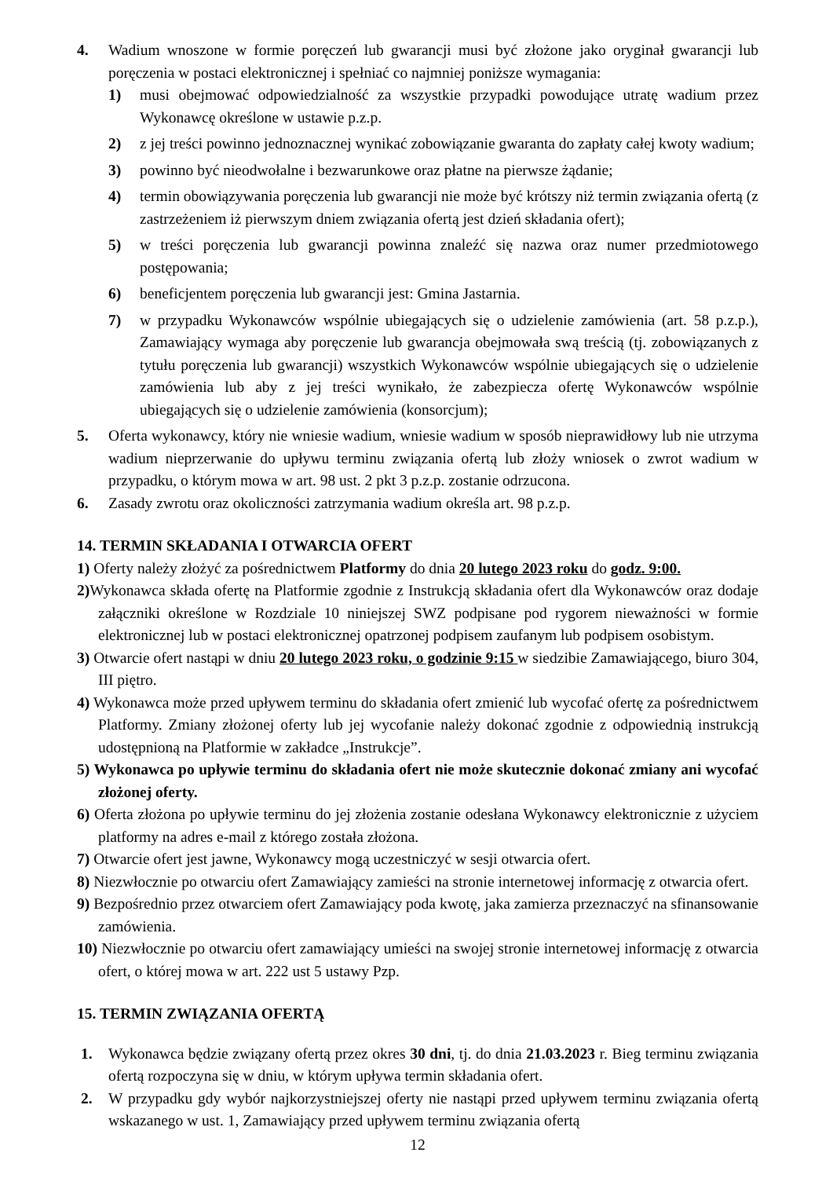4. Wadium wnoszone w formie poręczeń lub gwarancji musi być złożone jako oryginał gwarancji lub poręczenia w postaci elektronicznej i spełniać co najmniej poniższe wymagania:
1) musi obejmować odpowiedzialność za wszystkie przypadki powodujące utratę wadium przez Wykonawcę określone w ustawie p.z.p.
2) z jej treści powinno jednoznacznej wynikać zobowiązanie gwaranta do zapłaty całej kwoty wadium;
3) powinno być nieodwołalne i bezwarunkowe oraz płatne na pierwsze żądanie;
4) termin obowiązywania poręczenia lub gwarancji nie może być krótszy niż termin związania ofertą (z zastrzeżeniem iż pierwszym dniem związania ofertą jest dzień składania ofert);
5) w treści poręczenia lub gwarancji powinna znaleźć się nazwa oraz numer przedmiotowego postępowania;
6) beneficjentem poręczenia lub gwarancji jest: Gmina Jastarnia.
7) w przypadku Wykonawców wspólnie ubiegających się o udzielenie zamówienia (art. 58 p.z.p.), Zamawiający wymaga aby poręczenie lub gwarancja obejmowała swą treścią (tj. zobowiązanych z tytułu poręczenia lub gwarancji) wszystkich Wykonawców wspólnie ubiegających się o udzielenie zamówienia lub aby z jej treści wynikało, że zabezpiecza ofertę Wykonawców wspólnie ubiegających się o udzielenie zamówienia (konsorcjum);
5. Oferta wykonawcy, który nie wniesie wadium, wniesie wadium w sposób nieprawidłowy lub nie utrzyma wadium nieprzerwanie do upływu terminu związania ofertą lub złoży wniosek o zwrot wadium w przypadku, o którym mowa w art. 98 ust. 2 pkt 3 p.z.p. zostanie odrzucona.
6. Zasady zwrotu oraz okoliczności zatrzymania wadium określa art. 98 p.z.p.
14. TERMIN SKŁADANIA I OTWARCIA OFERT
1) Oferty należy złożyć za pośrednictwem Platformy do dnia 20 lutego 2023 roku do godz. 9:00.
2) Wykonawca składa ofertę na Platformie zgodnie z Instrukcją składania ofert dla Wykonawców oraz dodaje załączniki określone w Rozdziale 10 niniejszej SWZ podpisane pod rygorem nieważności w formie elektronicznej lub w postaci elektronicznej opatrzonej podpisem zaufanym lub podpisem osobistym.
3) Otwarcie ofert nastąpi w dniu 20 lutego 2023 roku, o godzinie 9:15 w siedzibie Zamawiającego, biuro 304, III piętro.
4) Wykonawca może przed upływem terminu do składania ofert zmienić lub wycofać ofertę za pośrednictwem Platformy. Zmiany złożonej oferty lub jej wycofanie należy dokonać zgodnie z odpowiednią instrukcją udostępnioną na Platformie w zakładce „Instrukcje”.
5) Wykonawca po upływie terminu do składania ofert nie może skutecznie dokonać zmiany ani wycofać złożonej oferty.
6) Oferta złożona po upływie terminu do jej złożenia zostanie odesłana Wykonawcy elektronicznie z użyciem platformy na adres e-mail z którego została złożona.
7) Otwarcie ofert jest jawne, Wykonawcy mogą uczestniczyć w sesji otwarcia ofert.
8) Niezwłocznie po otwarciu ofert Zamawiający zamieści na stronie internetowej informację z otwarcia ofert.
9) Bezpośrednio przez otwarciem ofert Zamawiający poda kwotę, jaka zamierza przeznaczyć na sfinansowanie zamówienia.
10) Niezwłocznie po otwarciu ofert zamawiający umieści na swojej stronie internetowej informację z otwarcia ofert, o której mowa w art. 222 ust 5 ustawy Pzp.
15. TERMIN ZWIĄZANIA OFERTĄ
1. Wykonawca będzie związany ofertą przez okres 30 dni, tj. do dnia 21.03.2023 r. Bieg terminu związania ofertą rozpoczyna się w dniu, w którym upływa termin składania ofert.
2. W przypadku gdy wybór najkorzystniejszej oferty nie nastąpi przed upływem terminu związania ofertą wskazanego w ust. 1, Zamawiający przed upływem terminu związania ofertą
12